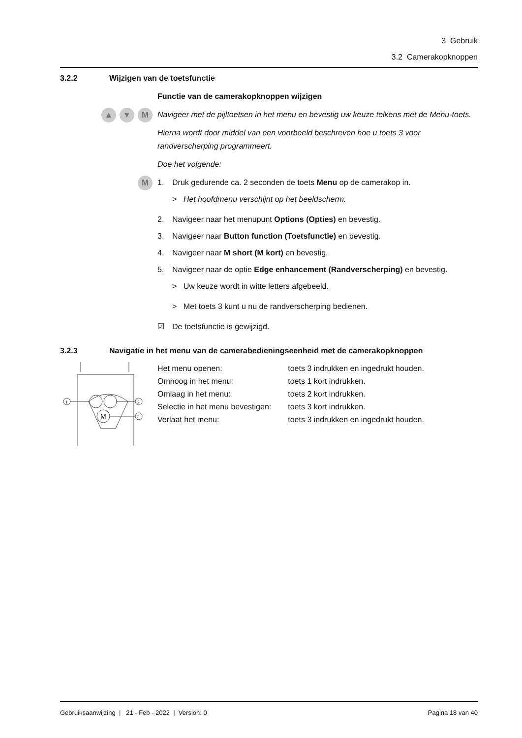3 Gebruik
3.2 Camerakopknoppen
3.2.2 Wijzigen van de toetsfunctie
Functie van de camerakopknoppen wijzigen
▲ ▼ M
Navigeer met de pijltoetsen in het menu en bevestig uw keuze telkens met de Menu-toets.
Hierna wordt door middel van een voorbeeld beschreven hoe u toets 3 voor randverscherping programmeert.
Doe het volgende:
M
1. Druk gedurende ca. 2 seconden de toets Menu op de camerakop in.
> Het hoofdmenu verschijnt op het beeldscherm.
2. Navigeer naar het menupunt Options (Opties) en bevestig.
3. Navigeer naar Button function (Toetsfunctie) en bevestig.
4. Navigeer naar M short (M kort) en bevestig.
5. Navigeer naar de optie Edge enhancement (Randverscherping) en bevestig.
> Uw keuze wordt in witte letters afgebeeld.
> Met toets 3 kunt u nu de randverscherping bedienen.
☑ De toetsfunctie is gewijzigd.
3.2.3 Navigatie in het menu van de camerabedieningseenheid met de camerakopknoppen
1
2
3
M
| Het menu openen: | toets 3 indrukken en ingedrukt houden. |
| Omhoog in het menu: | toets 1 kort indrukken. |
| Omlaag in het menu: | toets 2 kort indrukken. |
| Selectie in het menu bevestigen: | toets 3 kort indrukken. |
| Verlaat het menu: | toets 3 indrukken en ingedrukt houden. |
Gebruiksaanwijzing | 21 - Feb - 2022 | Version: 0 Pagina 18 van 40